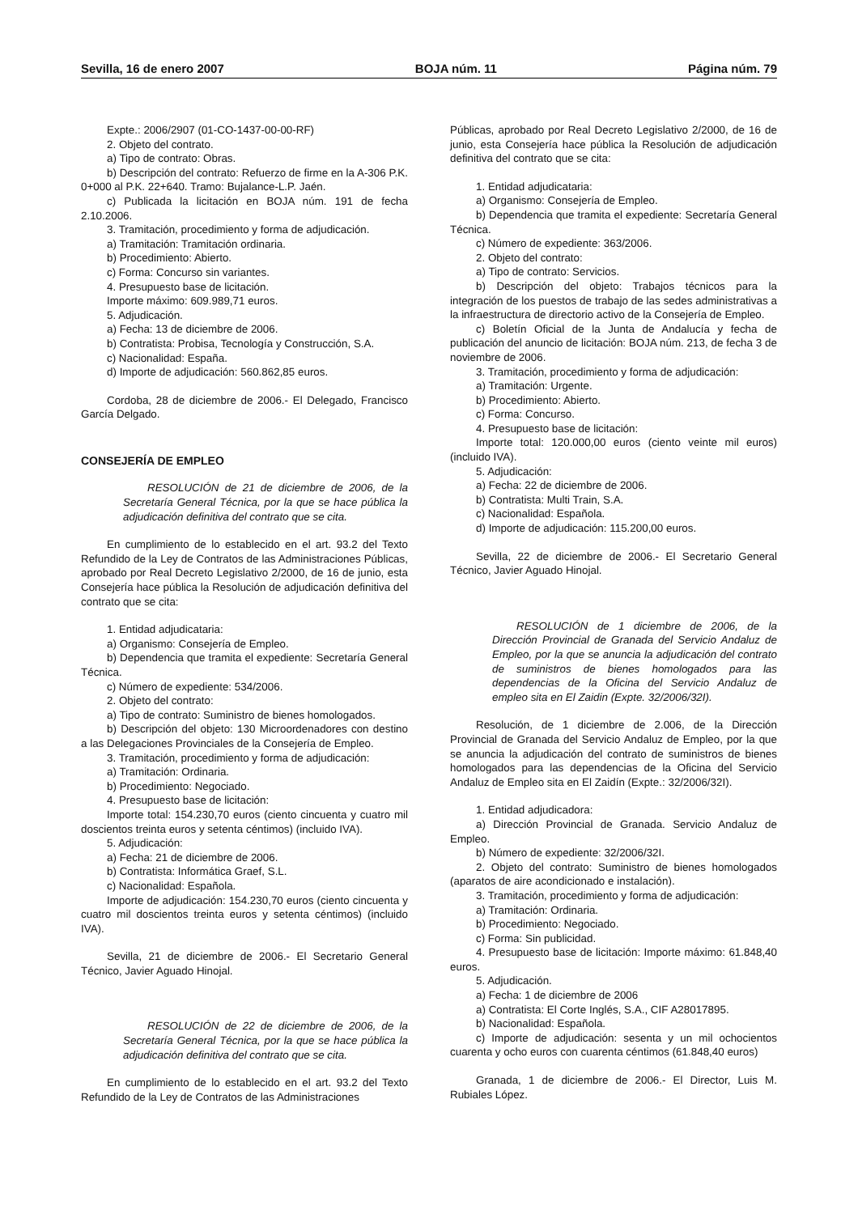Sevilla, 16 de enero 2007 BOJA núm. 11 Página núm. 79
Expte.: 2006/2907 (01-CO-1437-00-00-RF)
2. Objeto del contrato.
a) Tipo de contrato: Obras.
b) Descripción del contrato: Refuerzo de firme en la A-306 P.K. 0+000 al P.K. 22+640. Tramo: Bujalance-L.P. Jaén.
c) Publicada la licitación en BOJA núm. 191 de fecha 2.10.2006.
3. Tramitación, procedimiento y forma de adjudicación.
a) Tramitación: Tramitación ordinaria.
b) Procedimiento: Abierto.
c) Forma: Concurso sin variantes.
4. Presupuesto base de licitación.
Importe máximo: 609.989,71 euros.
5. Adjudicación.
a) Fecha: 13 de diciembre de 2006.
b) Contratista: Probisa, Tecnología y Construcción, S.A.
c) Nacionalidad: España.
d) Importe de adjudicación: 560.862,85 euros.
Cordoba, 28 de diciembre de 2006.- El Delegado, Francisco García Delgado.
CONSEJERÍA DE EMPLEO
RESOLUCIÓN de 21 de diciembre de 2006, de la Secretaría General Técnica, por la que se hace pública la adjudicación definitiva del contrato que se cita.
En cumplimiento de lo establecido en el art. 93.2 del Texto Refundido de la Ley de Contratos de las Administraciones Públicas, aprobado por Real Decreto Legislativo 2/2000, de 16 de junio, esta Consejería hace pública la Resolución de adjudicación definitiva del contrato que se cita:
1. Entidad adjudicataria:
a) Organismo: Consejería de Empleo.
b) Dependencia que tramita el expediente: Secretaría General Técnica.
c) Número de expediente: 534/2006.
2. Objeto del contrato:
a) Tipo de contrato: Suministro de bienes homologados.
b) Descripción del objeto: 130 Microordenadores con destino a las Delegaciones Provinciales de la Consejería de Empleo.
3. Tramitación, procedimiento y forma de adjudicación:
a) Tramitación: Ordinaria.
b) Procedimiento: Negociado.
4. Presupuesto base de licitación:
Importe total: 154.230,70 euros (ciento cincuenta y cuatro mil doscientos treinta euros y setenta céntimos) (incluido IVA).
5. Adjudicación:
a) Fecha: 21 de diciembre de 2006.
b) Contratista: Informática Graef, S.L.
c) Nacionalidad: Española.
Importe de adjudicación: 154.230,70 euros (ciento cincuenta y cuatro mil doscientos treinta euros y setenta céntimos) (incluido IVA).
Sevilla, 21 de diciembre de 2006.- El Secretario General Técnico, Javier Aguado Hinojal.
RESOLUCIÓN de 22 de diciembre de 2006, de la Secretaría General Técnica, por la que se hace pública la adjudicación definitiva del contrato que se cita.
En cumplimiento de lo establecido en el art. 93.2 del Texto Refundido de la Ley de Contratos de las Administraciones
Públicas, aprobado por Real Decreto Legislativo 2/2000, de 16 de junio, esta Consejería hace pública la Resolución de adjudicación definitiva del contrato que se cita:
1. Entidad adjudicataria:
a) Organismo: Consejería de Empleo.
b) Dependencia que tramita el expediente: Secretaría General Técnica.
c) Número de expediente: 363/2006.
2. Objeto del contrato:
a) Tipo de contrato: Servicios.
b) Descripción del objeto: Trabajos técnicos para la integración de los puestos de trabajo de las sedes administrativas a la infraestructura de directorio activo de la Consejería de Empleo.
c) Boletín Oficial de la Junta de Andalucía y fecha de publicación del anuncio de licitación: BOJA núm. 213, de fecha 3 de noviembre de 2006.
3. Tramitación, procedimiento y forma de adjudicación:
a) Tramitación: Urgente.
b) Procedimiento: Abierto.
c) Forma: Concurso.
4. Presupuesto base de licitación:
Importe total: 120.000,00 euros (ciento veinte mil euros) (incluido IVA).
5. Adjudicación:
a) Fecha: 22 de diciembre de 2006.
b) Contratista: Multi Train, S.A.
c) Nacionalidad: Española.
d) Importe de adjudicación: 115.200,00 euros.
Sevilla, 22 de diciembre de 2006.- El Secretario General Técnico, Javier Aguado Hinojal.
RESOLUCIÓN de 1 diciembre de 2006, de la Dirección Provincial de Granada del Servicio Andaluz de Empleo, por la que se anuncia la adjudicación del contrato de suministros de bienes homologados para las dependencias de la Oficina del Servicio Andaluz de empleo sita en El Zaidin (Expte. 32/2006/32I).
Resolución, de 1 diciembre de 2.006, de la Dirección Provincial de Granada del Servicio Andaluz de Empleo, por la que se anuncia la adjudicación del contrato de suministros de bienes homologados para las dependencias de la Oficina del Servicio Andaluz de Empleo sita en El Zaidín (Expte.: 32/2006/32I).
1. Entidad adjudicadora:
a) Dirección Provincial de Granada. Servicio Andaluz de Empleo.
b) Número de expediente: 32/2006/32I.
2. Objeto del contrato: Suministro de bienes homologados (aparatos de aire acondicionado e instalación).
3. Tramitación, procedimiento y forma de adjudicación:
a) Tramitación: Ordinaria.
b) Procedimiento: Negociado.
c) Forma: Sin publicidad.
4. Presupuesto base de licitación: Importe máximo: 61.848,40 euros.
5. Adjudicación.
a) Fecha: 1 de diciembre de 2006
a) Contratista: El Corte Inglés, S.A., CIF A28017895.
b) Nacionalidad: Española.
c) Importe de adjudicación: sesenta y un mil ochocientos cuarenta y ocho euros con cuarenta céntimos (61.848,40 euros)
Granada, 1 de diciembre de 2006.- El Director, Luis M. Rubiales López.